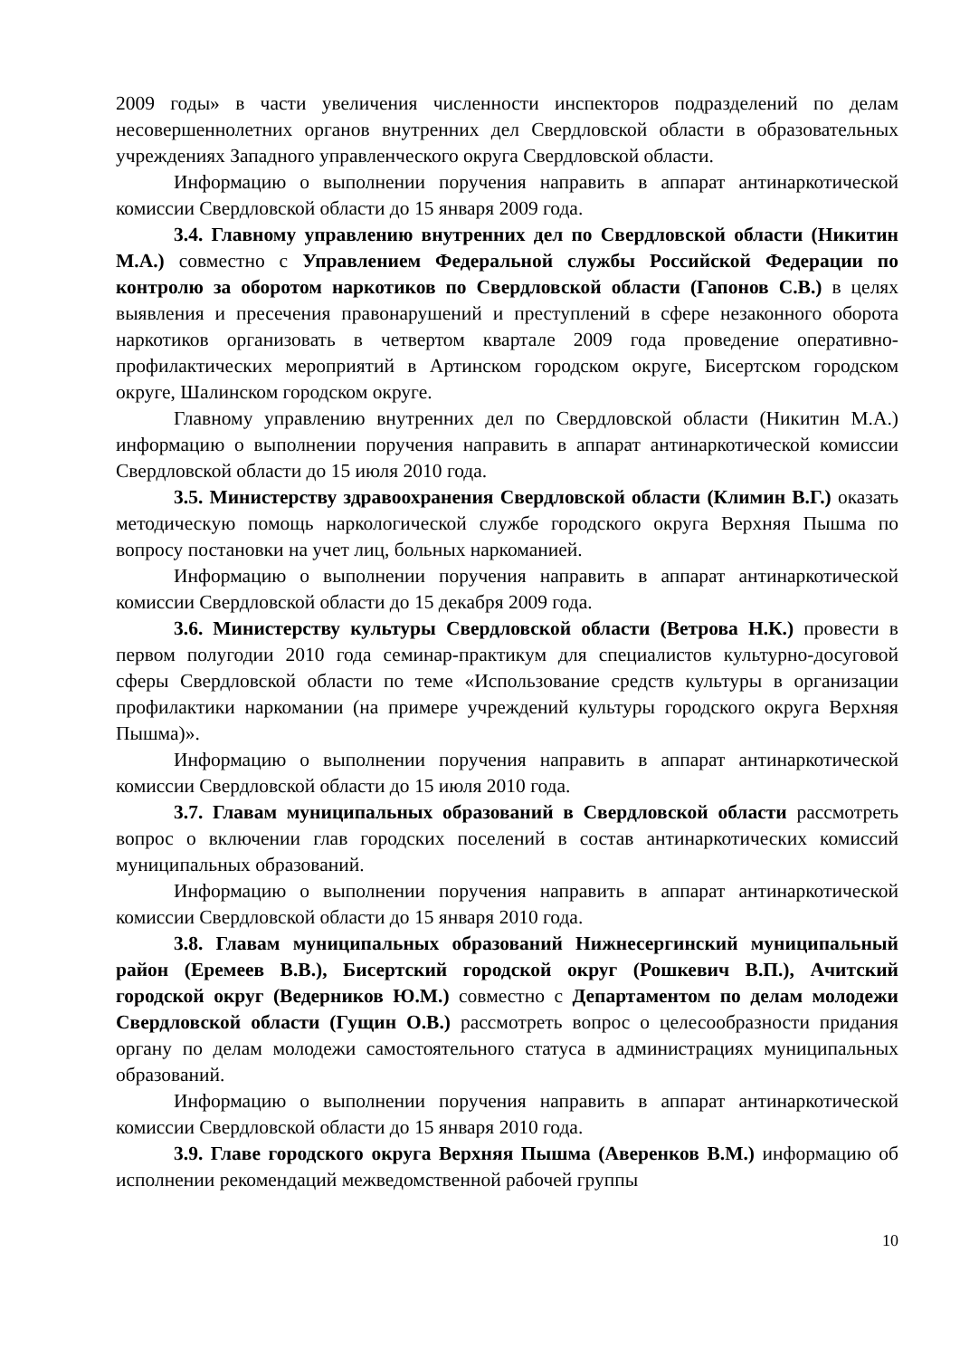2009 годы» в части увеличения численности инспекторов подразделений по делам несовершеннолетних органов внутренних дел Свердловской области в образовательных учреждениях Западного управленческого округа Свердловской области.
Информацию о выполнении поручения направить в аппарат антинаркотической комиссии Свердловской области до 15 января 2009 года.
3.4. Главному управлению внутренних дел по Свердловской области (Никитин М.А.) совместно с Управлением Федеральной службы Российской Федерации по контролю за оборотом наркотиков по Свердловской области (Гапонов С.В.) в целях выявления и пресечения правонарушений и преступлений в сфере незаконного оборота наркотиков организовать в четвертом квартале 2009 года проведение оперативно-профилактических мероприятий в Артинском городском округе, Бисертском городском округе, Шалинском городском округе.
Главному управлению внутренних дел по Свердловской области (Никитин М.А.) информацию о выполнении поручения направить в аппарат антинаркотической комиссии Свердловской области до 15 июля 2010 года.
3.5. Министерству здравоохранения Свердловской области (Климин В.Г.) оказать методическую помощь наркологической службе городского округа Верхняя Пышма по вопросу постановки на учет лиц, больных наркоманией.
Информацию о выполнении поручения направить в аппарат антинаркотической комиссии Свердловской области до 15 декабря 2009 года.
3.6. Министерству культуры Свердловской области (Ветрова Н.К.) провести в первом полугодии 2010 года семинар-практикум для специалистов культурно-досуговой сферы Свердловской области по теме «Использование средств культуры в организации профилактики наркомании (на примере учреждений культуры городского округа Верхняя Пышма)».
Информацию о выполнении поручения направить в аппарат антинаркотической комиссии Свердловской области до 15 июля 2010 года.
3.7. Главам муниципальных образований в Свердловской области рассмотреть вопрос о включении глав городских поселений в состав антинаркотических комиссий муниципальных образований.
Информацию о выполнении поручения направить в аппарат антинаркотической комиссии Свердловской области до 15 января 2010 года.
3.8. Главам муниципальных образований Нижнесергинский муниципальный район (Еремеев В.В.), Бисертский городской округ (Рошкевич В.П.), Ачитский городской округ (Ведерников Ю.М.) совместно с Департаментом по делам молодежи Свердловской области (Гущин О.В.) рассмотреть вопрос о целесообразности придания органу по делам молодежи самостоятельного статуса в администрациях муниципальных образований.
Информацию о выполнении поручения направить в аппарат антинаркотической комиссии Свердловской области до 15 января 2010 года.
3.9. Главе городского округа Верхняя Пышма (Аверенков В.М.) информацию об исполнении рекомендаций межведомственной рабочей группы
10